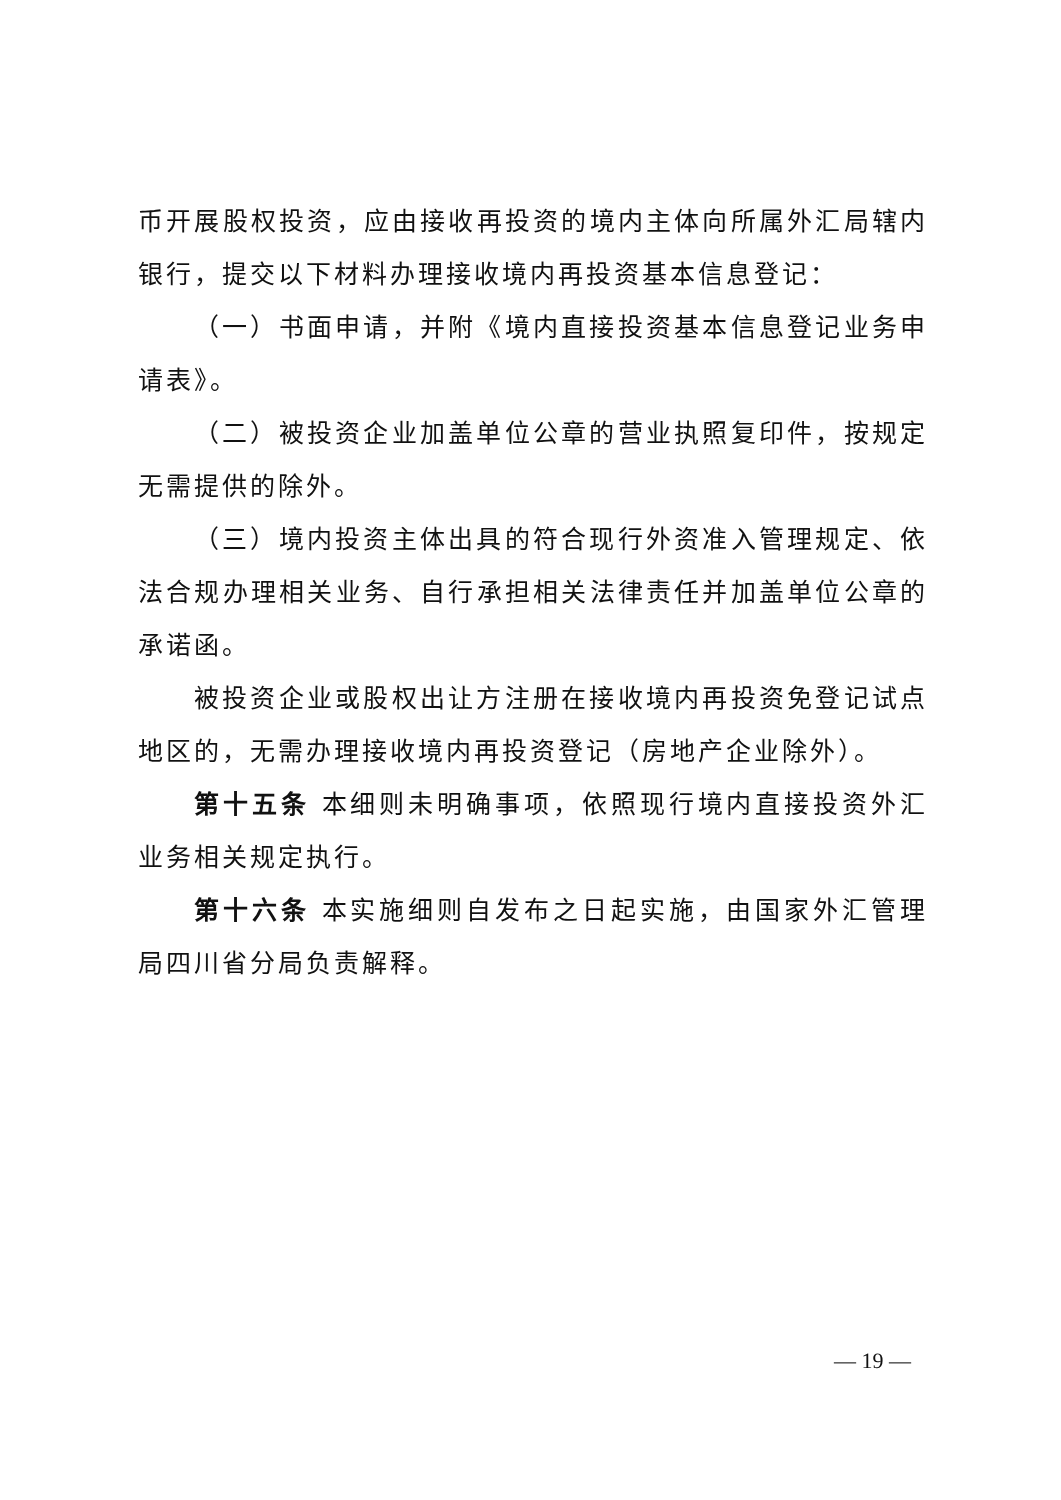币开展股权投资，应由接收再投资的境内主体向所属外汇局辖内银行，提交以下材料办理接收境内再投资基本信息登记：
（一）书面申请，并附《境内直接投资基本信息登记业务申请表》。
（二）被投资企业加盖单位公章的营业执照复印件，按规定无需提供的除外。
（三）境内投资主体出具的符合现行外资准入管理规定、依法合规办理相关业务、自行承担相关法律责任并加盖单位公章的承诺函。
被投资企业或股权出让方注册在接收境内再投资免登记试点地区的，无需办理接收境内再投资登记（房地产企业除外）。
第十五条 本细则未明确事项，依照现行境内直接投资外汇业务相关规定执行。
第十六条 本实施细则自发布之日起实施，由国家外汇管理局四川省分局负责解释。
— 19 —